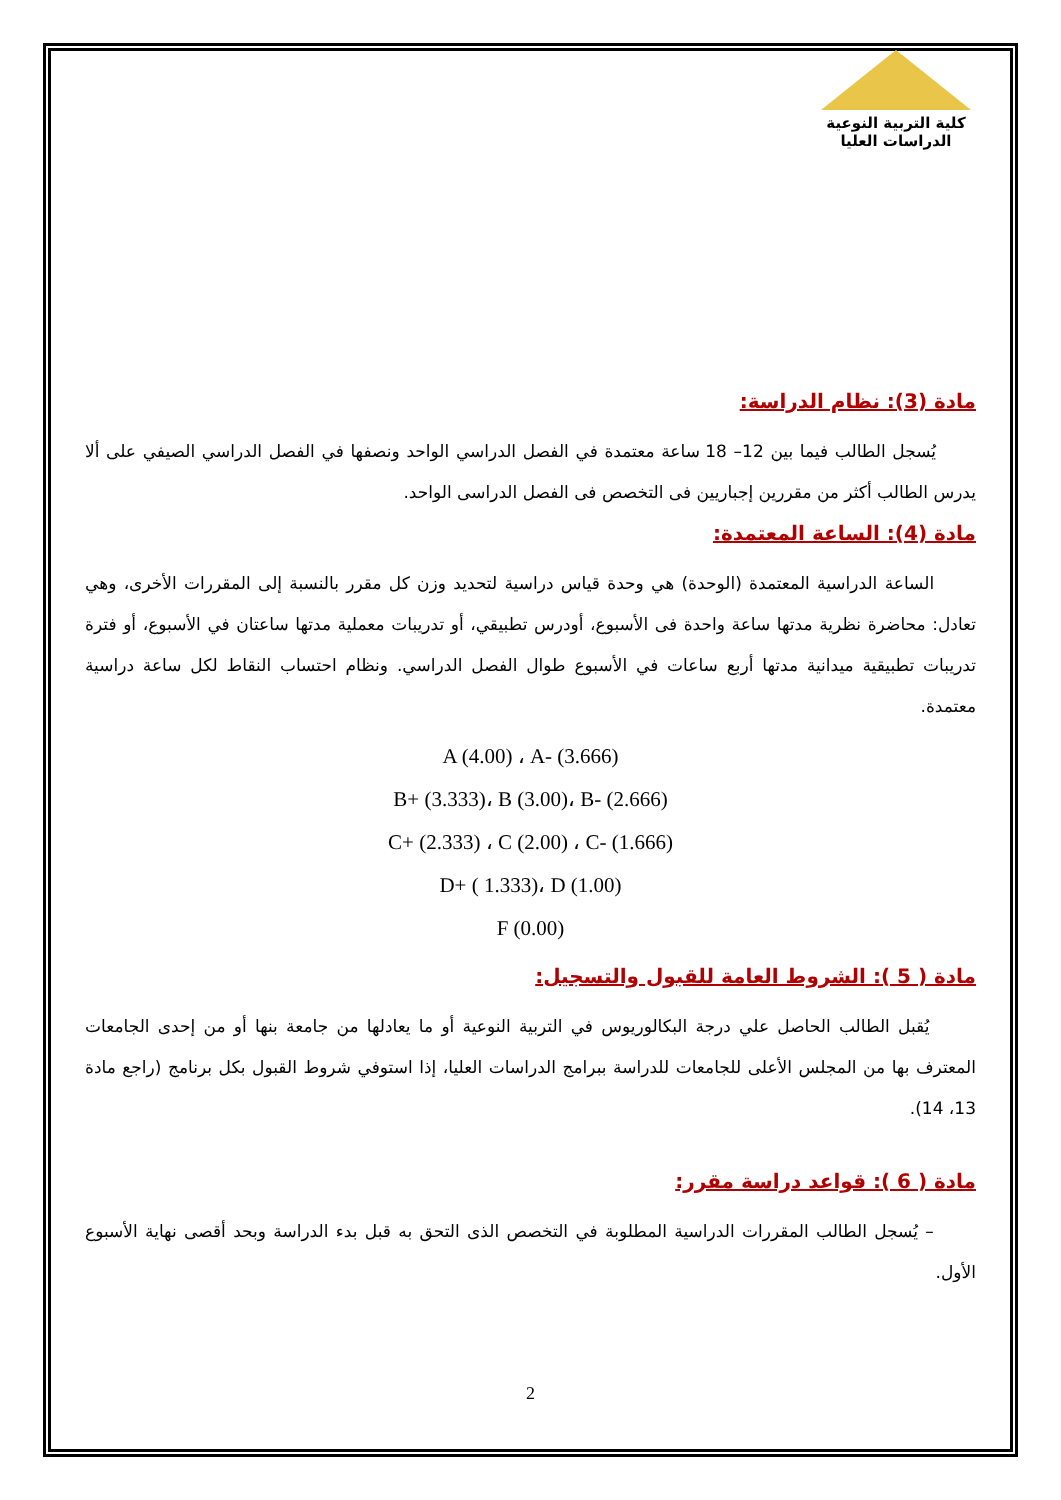كلية التربية النوعية
الدراسات العليا
مادة (3): نظام الدراسة:
يُسجل الطالب فيما بين 12– 18 ساعة معتمدة في الفصل الدراسي الواحد ونصفها في الفصل الدراسي الصيفي على ألا يدرس الطالب أكثر من مقررين إجباريين فى التخصص فى الفصل الدراسى الواحد.
مادة (4): الساعة المعتمدة:
الساعة الدراسية المعتمدة (الوحدة) هي وحدة قياس دراسية لتحديد وزن كل مقرر بالنسبة إلى المقررات الأخرى، وهي تعادل: محاضرة نظرية مدتها ساعة واحدة فى الأسبوع، أودرس تطبيقي، أو تدريبات معملية مدتها ساعتان في الأسبوع، أو فترة تدريبات تطبيقية ميدانية مدتها أربع ساعات في الأسبوع طوال الفصل الدراسي. ونظام احتساب النقاط لكل ساعة دراسية معتمدة.
A (4.00) ، A- (3.666)
B+ (3.333)، B (3.00)، B- (2.666)
C+ (2.333) ، C (2.00) ، C- (1.666)
D+ ( 1.333)، D (1.00)
F (0.00)
مادة ( 5 ): الشروط العامة للقبول والتسجيل:
يُقبل الطالب الحاصل علي درجة البكالوريوس في التربية النوعية أو ما يعادلها من جامعة بنها أو من إحدى الجامعات المعترف بها من المجلس الأعلى للجامعات للدراسة ببرامج الدراسات العليا، إذا استوفي شروط القبول بكل برنامج (راجع مادة 13، 14).
مادة ( 6 ): قواعد دراسة مقرر:
– يُسجل الطالب المقررات الدراسية المطلوبة في التخصص الذى التحق به قبل بدء الدراسة وبحد أقصى نهاية الأسبوع الأول.
2